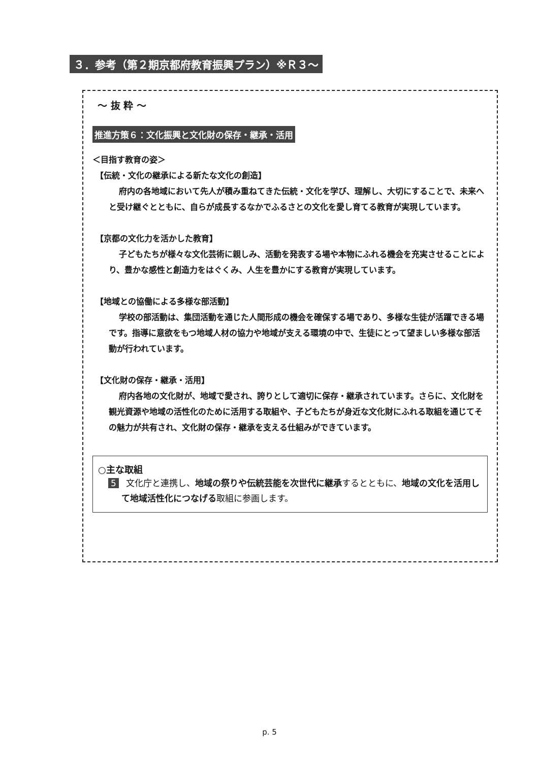３．参考（第２期京都府教育振興プラン）※Ｒ３～
～ 抜 粋 ～
推進方策６：文化振興と文化財の保存・継承・活用
＜目指す教育の姿＞
【伝統・文化の継承による新たな文化の創造】
府内の各地域において先人が積み重ねてきた伝統・文化を学び、理解し、大切にすることで、未来へと受け継ぐとともに、自らが成長するなかでふるさとの文化を愛し育てる教育が実現しています。
【京都の文化力を活かした教育】
子どもたちが様々な文化芸術に親しみ、活動を発表する場や本物にふれる機会を充実させることにより、豊かな感性と創造力をはぐくみ、人生を豊かにする教育が実現しています。
【地域との協働による多様な部活動】
学校の部活動は、集団活動を通じた人間形成の機会を確保する場であり、多様な生徒が活躍できる場です。指導に意欲をもつ地域人材の協力や地域が支える環境の中で、生徒にとって望ましい多様な部活動が行われています。
【文化財の保存・継承・活用】
府内各地の文化財が、地域で愛され、誇りとして適切に保存・継承されています。さらに、文化財を観光資源や地域の活性化のために活用する取組や、子どもたちが身近な文化財にふれる取組を通じてその魅力が共有され、文化財の保存・継承を支える仕組みができています。
○主な取組
5 文化庁と連携し、地域の祭りや伝統芸能を次世代に継承するとともに、地域の文化を活用して地域活性化につなげる取組に参画します。
p. 5